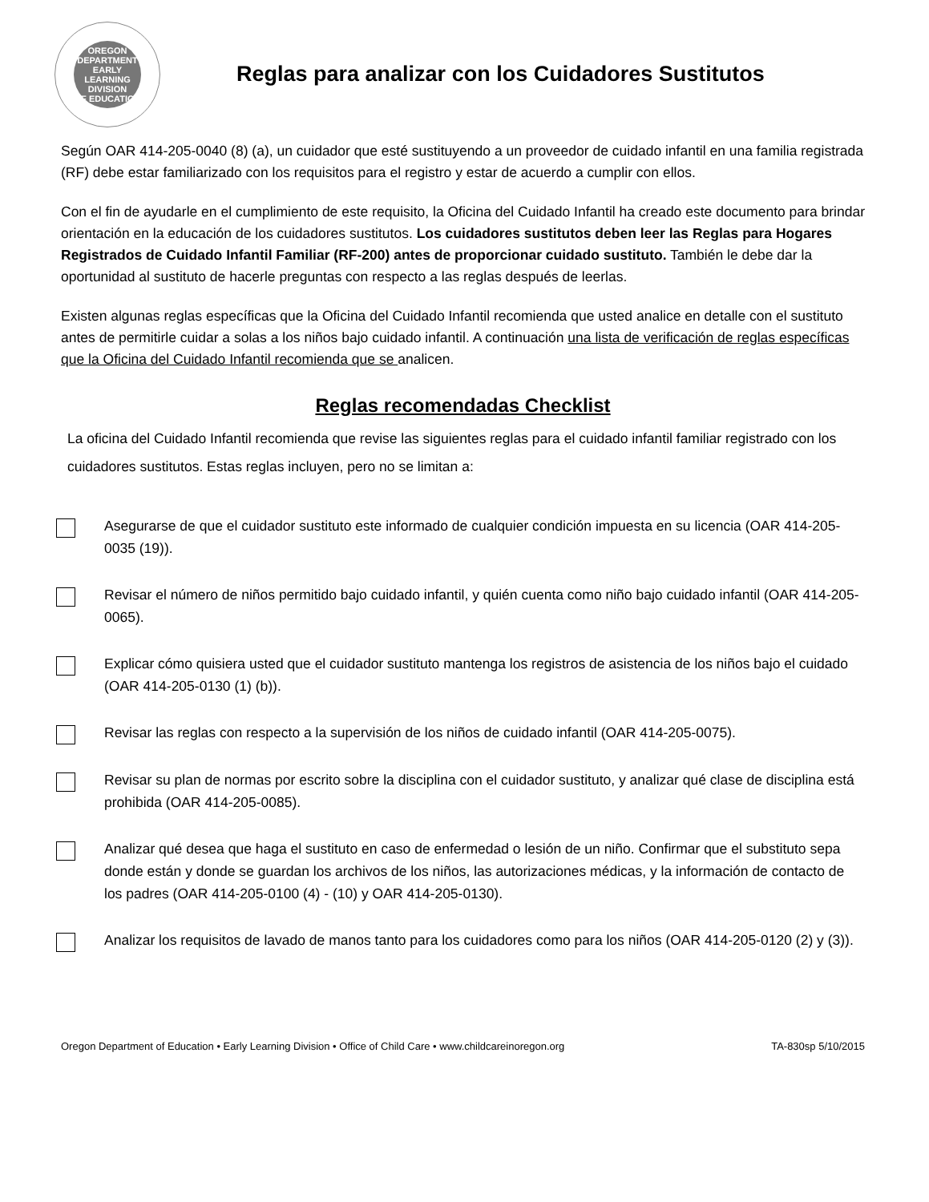OREGON DEPARTMENT
EARLY
LEARNING
DIVISION
OF EDUCATION
Reglas para analizar con los Cuidadores Sustitutos
Según OAR 414-205-0040 (8) (a), un cuidador que esté sustituyendo a un proveedor de cuidado infantil en una familia registrada (RF) debe estar familiarizado con los requisitos para el registro y estar de acuerdo a cumplir con ellos.
Con el fin de ayudarle en el cumplimiento de este requisito, la Oficina del Cuidado Infantil ha creado este documento para brindar orientación en la educación de los cuidadores sustitutos. Los cuidadores sustitutos deben leer las Reglas para Hogares Registrados de Cuidado Infantil Familiar (RF-200) antes de proporcionar cuidado sustituto. También le debe dar la oportunidad al sustituto de hacerle preguntas con respecto a las reglas después de leerlas.
Existen algunas reglas específicas que la Oficina del Cuidado Infantil recomienda que usted analice en detalle con el sustituto antes de permitirle cuidar a solas a los niños bajo cuidado infantil. A continuación una lista de verificación de reglas específicas que la Oficina del Cuidado Infantil recomienda que se analicen.
Reglas recomendadas Checklist
La oficina del Cuidado Infantil recomienda que revise las siguientes reglas para el cuidado infantil familiar registrado con los cuidadores sustitutos. Estas reglas incluyen, pero no se limitan a:
Asegurarse de que el cuidador sustituto este informado de cualquier condición impuesta en su licencia (OAR 414-205-0035 (19)).
Revisar el número de niños permitido bajo cuidado infantil, y quién cuenta como niño bajo cuidado infantil (OAR 414-205-0065).
Explicar cómo quisiera usted que el cuidador sustituto mantenga los registros de asistencia de los niños bajo el cuidado (OAR 414-205-0130 (1) (b)).
Revisar las reglas con respecto a la supervisión de los niños de cuidado infantil (OAR 414-205-0075).
Revisar su plan de normas por escrito sobre la disciplina con el cuidador sustituto, y analizar qué clase de disciplina está prohibida (OAR 414-205-0085).
Analizar qué desea que haga el sustituto en caso de enfermedad o lesión de un niño. Confirmar que el substituto sepa donde están y donde se guardan los archivos de los niños, las autorizaciones médicas, y la información de contacto de los padres (OAR 414-205-0100 (4) - (10) y OAR 414-205-0130).
Analizar los requisitos de lavado de manos tanto para los cuidadores como para los niños (OAR 414-205-0120 (2) y (3)).
Oregon Department of Education • Early Learning Division • Office of Child Care • www.childcareinoregon.org TA-830sp 5/10/2015